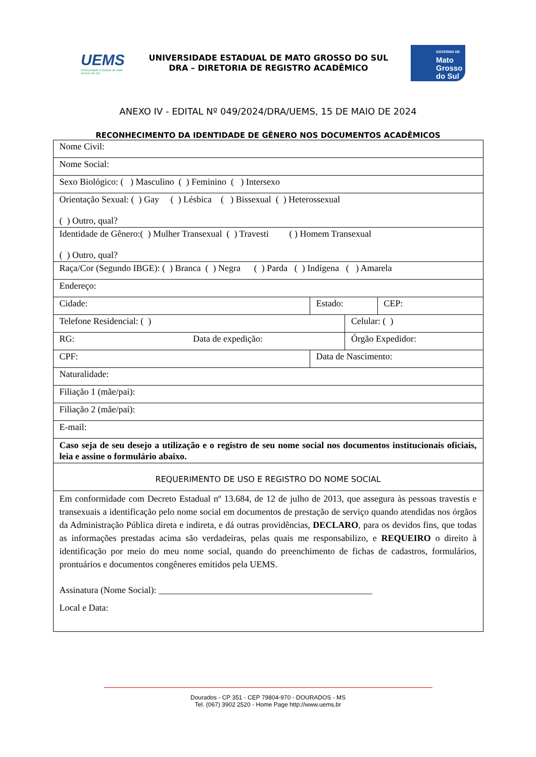UEMS
Universidade Estadual de Mato Grosso do Sul
UNIVERSIDADE ESTADUAL DE MATO GROSSO DO SUL
DRA – DIRETORIA DE REGISTRO ACADÊMICO
GOVERNO DE
Mato
Grosso
do Sul
ANEXO IV - EDITAL Nº 049/2024/DRA/UEMS, 15 DE MAIO DE 2024
RECONHECIMENTO DA IDENTIDADE DE GÊNERO NOS DOCUMENTOS ACADÊMICOS
| Nome Civil: | | | |
| Nome Social: | | | |
| Sexo Biológico: ( ) Masculino ( ) Feminino ( ) Intersexo | | | |
| Orientação Sexual: ( ) Gay ( ) Lésbica ( ) Bissexual ( ) Heterossexual ( ) Outro, qual? | | | |
| Identidade de Gênero:( ) Mulher Transexual ( ) Travesti ( ) Homem Transexual ( ) Outro, qual? | | | |
| Raça/Cor (Segundo IBGE): ( ) Branca ( ) Negra ( ) Parda ( ) Indígena ( ) Amarela | | | |
| Endereço: | | | |
| Cidade: | Estado: | | CEP: |
| Telefone Residencial: ( ) | | Celular: ( ) | |
| RG: Data de expedição: | | Órgão Expedidor: | |
| CPF: | Data de Nascimento: | | |
| Naturalidade: | | | |
| Filiação 1 (mãe/pai): | | | |
| Filiação 2 (mãe/pai): | | | |
| E-mail: | | | |
| Caso seja de seu desejo a utilização e o registro de seu nome social nos documentos institucionais oficiais, leia e assine o formulário abaixo. | | | |
| REQUERIMENTO DE USO E REGISTRO DO NOME SOCIAL | | | |
| Em conformidade com Decreto Estadual nº 13.684, de 12 de julho de 2013, que assegura às pessoas travestis e transexuais a identificação pelo nome social em documentos de prestação de serviço quando atendidas nos órgãos da Administração Pública direta e indireta, e dá outras providências, DECLARO , para os devidos fins, que todas as informações prestadas acima são verdadeiras, pelas quais me responsabilizo, e REQUEIRO o direito à identificação por meio do meu nome social, quando do preenchimento de fichas de cadastros, formulários, prontuários e documentos congêneres emitidos pela UEMS. Assinatura (Nome Social): _______________________________________________ Local e Data: | | | |
Dourados - CP 351 - CEP 79804-970 - DOURADOS - MS
Tel. (067) 3902 2520 - Home Page http://www.uems.br